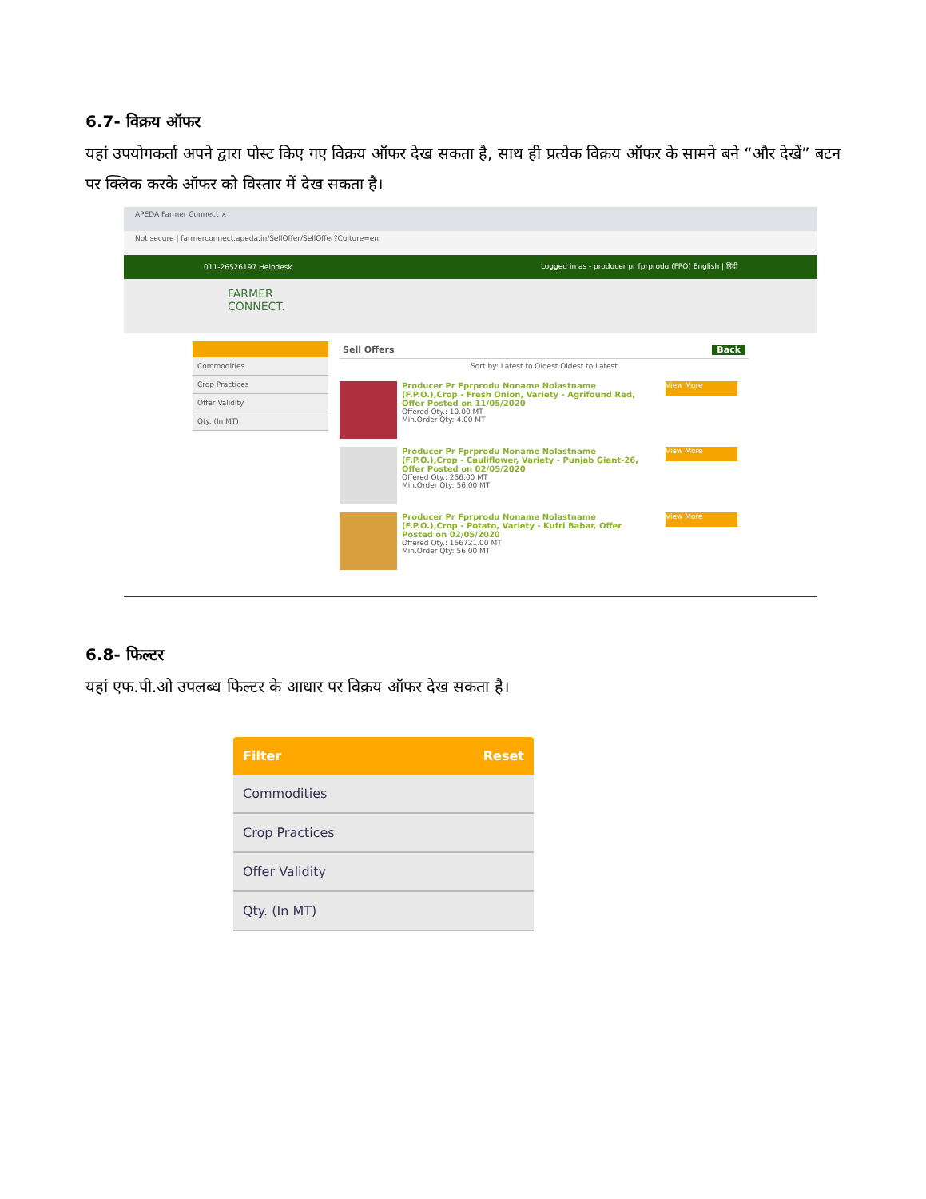6.7- विक्रय ऑफर
यहां उपयोगकर्ता अपने द्वारा पोस्ट किए गए विक्रय ऑफर देख सकता है, साथ ही प्रत्येक विक्रय ऑफर के सामने बने “और देखें” बटन पर क्लिक करके ऑफर को विस्तार में देख सकता है।
APEDA Farmer Connect ×
Not secure | farmerconnect.apeda.in/SellOffer/SellOffer?Culture=en
011-26526197 Helpdesk Logged in as - producer pr fprprodu (FPO) English | हिंदी
FARMER
CONNECT.
Commodities
Crop Practices
Offer Validity
Qty. (In MT)
Sell Offers Back
Sort by: Latest to Oldest Oldest to Latest
Producer Pr Fprprodu Noname Nolastname (F.P.O.),Crop - Fresh Onion, Variety - Agrifound Red, Offer Posted on 11/05/2020
Offered Qty.: 10.00 MT
Min.Order Qty: 4.00 MT
View More
Producer Pr Fprprodu Noname Nolastname (F.P.O.),Crop - Cauliflower, Variety - Punjab Giant-26, Offer Posted on 02/05/2020
Offered Qty.: 256.00 MT
Min.Order Qty: 56.00 MT
View More
Producer Pr Fprprodu Noname Nolastname (F.P.O.),Crop - Potato, Variety - Kufri Bahar, Offer Posted on 02/05/2020
Offered Qty.: 156721.00 MT
Min.Order Qty: 56.00 MT
View More
6.8- फिल्टर
यहां एफ.पी.ओ उपलब्ध फिल्टर के आधार पर विक्रय ऑफर देख सकता है।
Filter Reset
Commodities
Crop Practices
Offer Validity
Qty. (In MT)